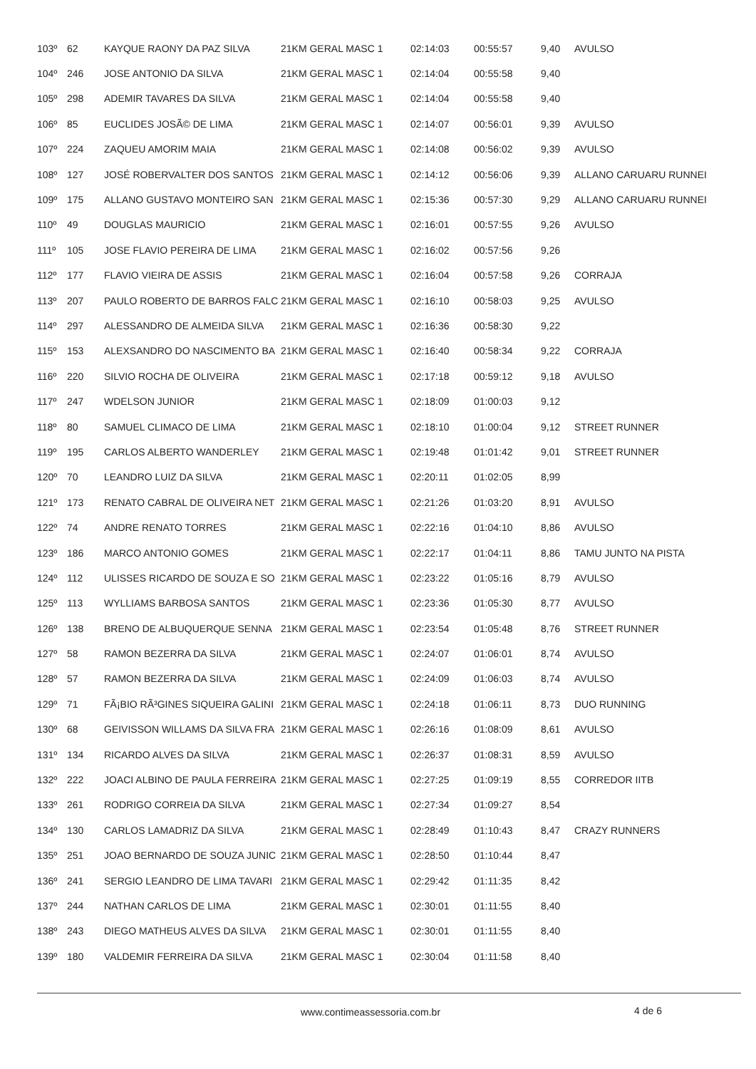| 103º | 62 | KAYQUE RAONY DA PAZ SILVA | 21KM GERAL MASC 1 | 02:14:03 | 00:55:57 | 9,40 | AVULSO |
| 104º | 246 | JOSE ANTONIO DA SILVA | 21KM GERAL MASC 1 | 02:14:04 | 00:55:58 | 9,40 | |
| 105º | 298 | ADEMIR TAVARES DA SILVA | 21KM GERAL MASC 1 | 02:14:04 | 00:55:58 | 9,40 | |
| 106º | 85 | EUCLIDES JOSÃ© DE LIMA | 21KM GERAL MASC 1 | 02:14:07 | 00:56:01 | 9,39 | AVULSO |
| 107º | 224 | ZAQUEU AMORIM MAIA | 21KM GERAL MASC 1 | 02:14:08 | 00:56:02 | 9,39 | AVULSO |
| 108º | 127 | JOSÉ ROBERVALTER DOS SANTOS | 21KM GERAL MASC 1 | 02:14:12 | 00:56:06 | 9,39 | ALLANO CARUARU RUNNEI |
| 109º | 175 | ALLANO GUSTAVO MONTEIRO SAN | 21KM GERAL MASC 1 | 02:15:36 | 00:57:30 | 9,29 | ALLANO CARUARU RUNNEI |
| 110º | 49 | DOUGLAS MAURICIO | 21KM GERAL MASC 1 | 02:16:01 | 00:57:55 | 9,26 | AVULSO |
| 111º | 105 | JOSE FLAVIO PEREIRA DE LIMA | 21KM GERAL MASC 1 | 02:16:02 | 00:57:56 | 9,26 | |
| 112º | 177 | FLAVIO VIEIRA DE ASSIS | 21KM GERAL MASC 1 | 02:16:04 | 00:57:58 | 9,26 | CORRAJA |
| 113º | 207 | PAULO ROBERTO DE BARROS FALC | 21KM GERAL MASC 1 | 02:16:10 | 00:58:03 | 9,25 | AVULSO |
| 114º | 297 | ALESSANDRO DE ALMEIDA SILVA | 21KM GERAL MASC 1 | 02:16:36 | 00:58:30 | 9,22 | |
| 115º | 153 | ALEXSANDRO DO NASCIMENTO BA | 21KM GERAL MASC 1 | 02:16:40 | 00:58:34 | 9,22 | CORRAJA |
| 116º | 220 | SILVIO ROCHA DE OLIVEIRA | 21KM GERAL MASC 1 | 02:17:18 | 00:59:12 | 9,18 | AVULSO |
| 117º | 247 | WDELSON JUNIOR | 21KM GERAL MASC 1 | 02:18:09 | 01:00:03 | 9,12 | |
| 118º | 80 | SAMUEL CLIMACO DE LIMA | 21KM GERAL MASC 1 | 02:18:10 | 01:00:04 | 9,12 | STREET RUNNER |
| 119º | 195 | CARLOS ALBERTO WANDERLEY | 21KM GERAL MASC 1 | 02:19:48 | 01:01:42 | 9,01 | STREET RUNNER |
| 120º | 70 | LEANDRO LUIZ DA SILVA | 21KM GERAL MASC 1 | 02:20:11 | 01:02:05 | 8,99 | |
| 121º | 173 | RENATO CABRAL DE OLIVEIRA NET | 21KM GERAL MASC 1 | 02:21:26 | 01:03:20 | 8,91 | AVULSO |
| 122º | 74 | ANDRE RENATO TORRES | 21KM GERAL MASC 1 | 02:22:16 | 01:04:10 | 8,86 | AVULSO |
| 123º | 186 | MARCO ANTONIO GOMES | 21KM GERAL MASC 1 | 02:22:17 | 01:04:11 | 8,86 | TAMU JUNTO NA PISTA |
| 124º | 112 | ULISSES RICARDO DE SOUZA E SO | 21KM GERAL MASC 1 | 02:23:22 | 01:05:16 | 8,79 | AVULSO |
| 125º | 113 | WYLLIAMS BARBOSA SANTOS | 21KM GERAL MASC 1 | 02:23:36 | 01:05:30 | 8,77 | AVULSO |
| 126º | 138 | BRENO DE ALBUQUERQUE SENNA | 21KM GERAL MASC 1 | 02:23:54 | 01:05:48 | 8,76 | STREET RUNNER |
| 127º | 58 | RAMON BEZERRA DA SILVA | 21KM GERAL MASC 1 | 02:24:07 | 01:06:01 | 8,74 | AVULSO |
| 128º | 57 | RAMON BEZERRA DA SILVA | 21KM GERAL MASC 1 | 02:24:09 | 01:06:03 | 8,74 | AVULSO |
| 129º | 71 | FÃ¡BIO RÃ³GINES SIQUEIRA GALINI | 21KM GERAL MASC 1 | 02:24:18 | 01:06:11 | 8,73 | DUO RUNNING |
| 130º | 68 | GEIVISSON WILLAMS DA SILVA FRA | 21KM GERAL MASC 1 | 02:26:16 | 01:08:09 | 8,61 | AVULSO |
| 131º | 134 | RICARDO ALVES DA SILVA | 21KM GERAL MASC 1 | 02:26:37 | 01:08:31 | 8,59 | AVULSO |
| 132º | 222 | JOACI ALBINO DE PAULA FERREIRA | 21KM GERAL MASC 1 | 02:27:25 | 01:09:19 | 8,55 | CORREDOR IITB |
| 133º | 261 | RODRIGO CORREIA DA SILVA | 21KM GERAL MASC 1 | 02:27:34 | 01:09:27 | 8,54 | |
| 134º | 130 | CARLOS LAMADRIZ DA SILVA | 21KM GERAL MASC 1 | 02:28:49 | 01:10:43 | 8,47 | CRAZY RUNNERS |
| 135º | 251 | JOAO BERNARDO DE SOUZA JUNIC | 21KM GERAL MASC 1 | 02:28:50 | 01:10:44 | 8,47 | |
| 136º | 241 | SERGIO LEANDRO DE LIMA TAVARI | 21KM GERAL MASC 1 | 02:29:42 | 01:11:35 | 8,42 | |
| 137º | 244 | NATHAN CARLOS DE LIMA | 21KM GERAL MASC 1 | 02:30:01 | 01:11:55 | 8,40 | |
| 138º | 243 | DIEGO MATHEUS ALVES DA SILVA | 21KM GERAL MASC 1 | 02:30:01 | 01:11:55 | 8,40 | |
| 139º | 180 | VALDEMIR FERREIRA DA SILVA | 21KM GERAL MASC 1 | 02:30:04 | 01:11:58 | 8,40 | |
www.contimeassessoria.com.br 4 de 6